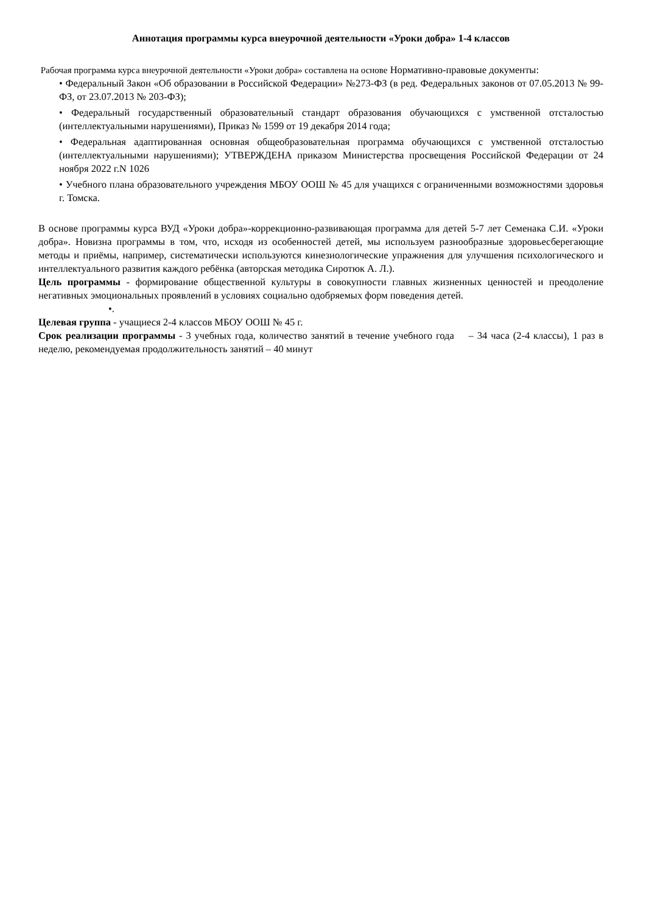Аннотация программы курса внеурочной деятельности «Уроки добра» 1-4 классов
Рабочая программа курса внеурочной деятельности «Уроки добра» составлена на основе Нормативно-правовые документы:
• Федеральный Закон «Об образовании в Российской Федерации» №273-ФЗ (в ред. Федеральных законов от 07.05.2013 № 99-ФЗ, от 23.07.2013 № 203-ФЗ);
• Федеральный государственный образовательный стандарт образования обучающихся с умственной отсталостью (интеллектуальными нарушениями), Приказ № 1599 от 19 декабря 2014 года;
• Федеральная адаптированная основная общеобразовательная программа обучающихся с умственной отсталостью (интеллектуальными нарушениями); УТВЕРЖДЕНА приказом Министерства просвещения Российской Федерации от 24 ноября 2022 г.N 1026
• Учебного плана образовательного учреждения МБОУ ООШ № 45 для учащихся с ограниченными возможностями здоровья г. Томска.
В основе программы курса ВУД «Уроки добра»-коррекционно-развивающая программа для детей 5-7 лет Семенака С.И. «Уроки добра». Новизна программы в том, что, исходя из особенностей детей, мы используем разнообразные здоровьесберегающие методы и приёмы, например, систематически используются кинезиологические упражнения для улучшения психологического и интеллектуального развития каждого ребёнка (авторская методика Сиротюк А. Л.).
Цель программы - формирование общественной культуры в совокупности главных жизненных ценностей и преодоление негативных эмоциональных проявлений в условиях социально одобряемых форм поведения детей.
•.
Целевая группа - учащиеся 2-4 классов МБОУ ООШ № 45 г.
Срок реализации программы - 3 учебных года, количество занятий в течение учебного года – 34 часа (2-4 классы), 1 раз в неделю, рекомендуемая продолжительность занятий – 40 минут